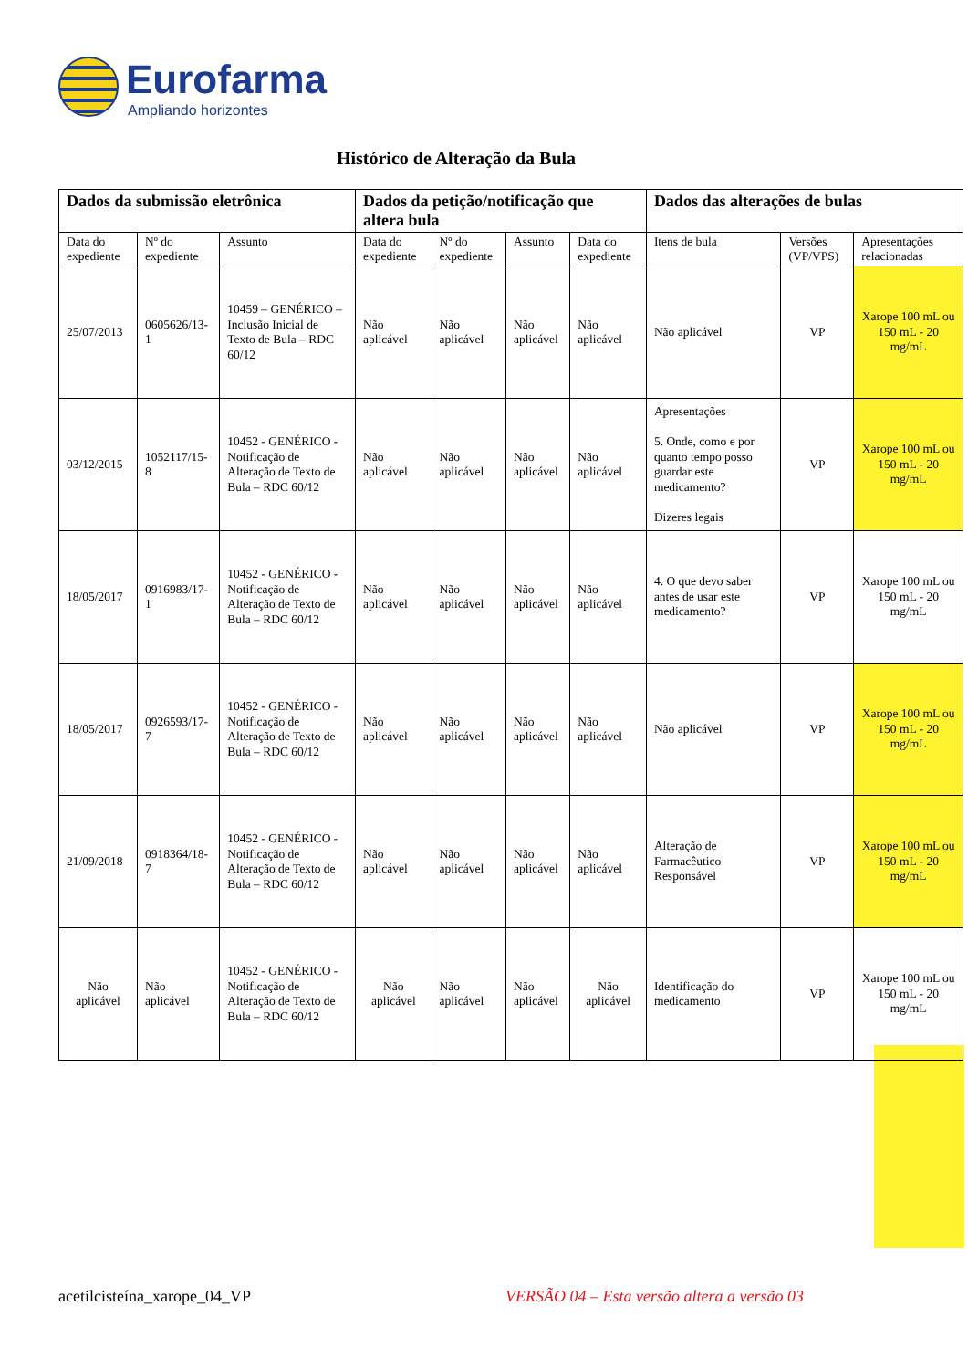Eurofarma
Ampliando horizontes
Histórico de Alteração da Bula
| Dados da submissão eletrônica | | | Dados da petição/notificação que altera bula | | | | Dados das alterações de bulas | | |
| --- | --- | --- | --- | --- | --- | --- | --- | --- | --- |
| Data do expediente | Nº do expediente | Assunto | Data do expediente | Nº do expediente | Assunto | Data do expediente | Itens de bula | Versões (VP/VPS) | Apresentações relacionadas |
| 25/07/2013 | 0605626/13-1 | 10459 – GENÉRICO – Inclusão Inicial de Texto de Bula – RDC 60/12 | Não aplicável | Não aplicável | Não aplicável | Não aplicável | Não aplicável | VP | Xarope 100 mL ou 150 mL - 20 mg/mL |
| 03/12/2015 | 1052117/15-8 | 10452 - GENÉRICO - Notificação de Alteração de Texto de Bula – RDC 60/12 | Não aplicável | Não aplicável | Não aplicável | Não aplicável | Apresentações 5. Onde, como e por quanto tempo posso guardar este medicamento? Dizeres legais | VP | Xarope 100 mL ou 150 mL - 20 mg/mL |
| 18/05/2017 | 0916983/17-1 | 10452 - GENÉRICO - Notificação de Alteração de Texto de Bula – RDC 60/12 | Não aplicável | Não aplicável | Não aplicável | Não aplicável | 4. O que devo saber antes de usar este medicamento? | VP | Xarope 100 mL ou 150 mL - 20 mg/mL |
| 18/05/2017 | 0926593/17-7 | 10452 - GENÉRICO - Notificação de Alteração de Texto de Bula – RDC 60/12 | Não aplicável | Não aplicável | Não aplicável | Não aplicável | Não aplicável | VP | Xarope 100 mL ou 150 mL - 20 mg/mL |
| 21/09/2018 | 0918364/18-7 | 10452 - GENÉRICO - Notificação de Alteração de Texto de Bula – RDC 60/12 | Não aplicável | Não aplicável | Não aplicável | Não aplicável | Alteração de Farmacêutico Responsável | VP | Xarope 100 mL ou 150 mL - 20 mg/mL |
| Não aplicável | Não aplicável | 10452 - GENÉRICO - Notificação de Alteração de Texto de Bula – RDC 60/12 | Não aplicável | Não aplicável | Não aplicável | Não aplicável | Identificação do medicamento | VP | Xarope 100 mL ou 150 mL - 20 mg/mL |
acetilcisteína_xarope_04_VP VERSÃO 04 – Esta versão altera a versão 03